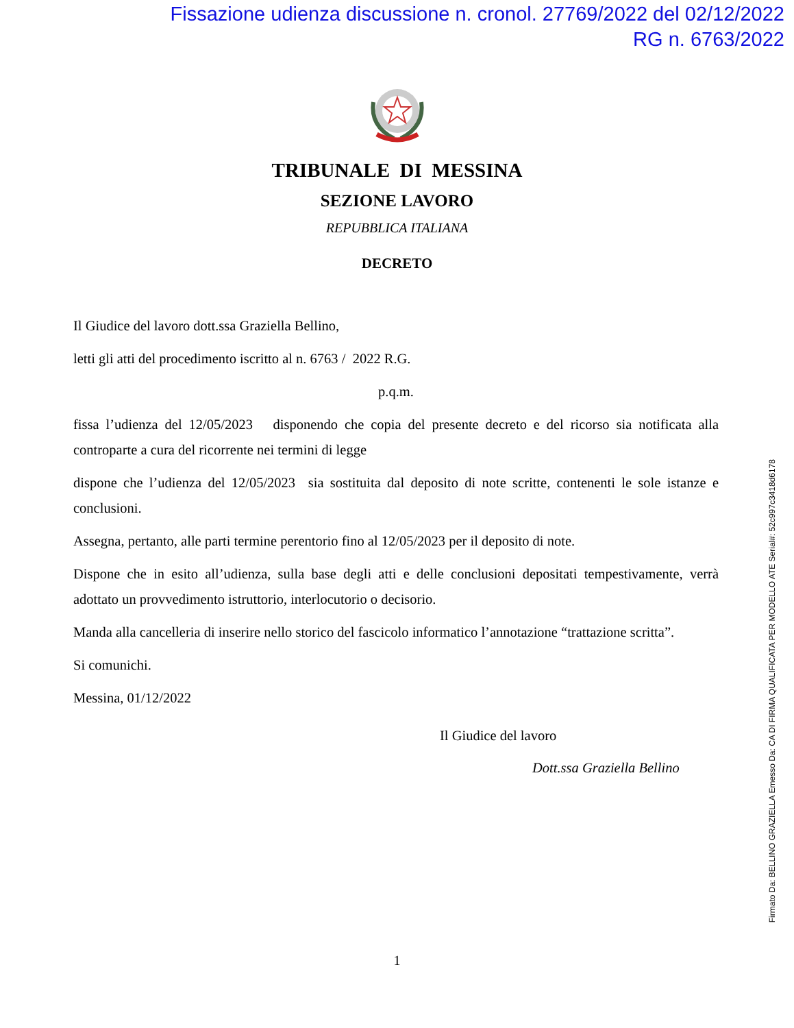Fissazione udienza discussione n. cronol. 27769/2022 del 02/12/2022
RG n. 6763/2022
TRIBUNALE DI MESSINA
SEZIONE LAVORO
REPUBBLICA ITALIANA
DECRETO
Il Giudice del lavoro dott.ssa Graziella Bellino,
letti gli atti del procedimento iscritto al n. 6763 / 2022 R.G.
p.q.m.
fissa l’udienza del 12/05/2023 disponendo che copia del presente decreto e del ricorso sia notificata alla controparte a cura del ricorrente nei termini di legge
dispone che l’udienza del 12/05/2023 sia sostituita dal deposito di note scritte, contenenti le sole istanze e conclusioni.
Assegna, pertanto, alle parti termine perentorio fino al 12/05/2023 per il deposito di note.
Dispone che in esito all’udienza, sulla base degli atti e delle conclusioni depositati tempestivamente, verrà adottato un provvedimento istruttorio, interlocutorio o decisorio.
Manda alla cancelleria di inserire nello storico del fascicolo informatico l’annotazione “trattazione scritta”.
Si comunichi.
Messina, 01/12/2022
Il Giudice del lavoro
Dott.ssa Graziella Bellino
1
Firmato Da: BELLINO GRAZIELLA Emesso Da: CA DI FIRMA QUALIFICATA PER MODELLO ATE Serial#: 52c997c3418d6178